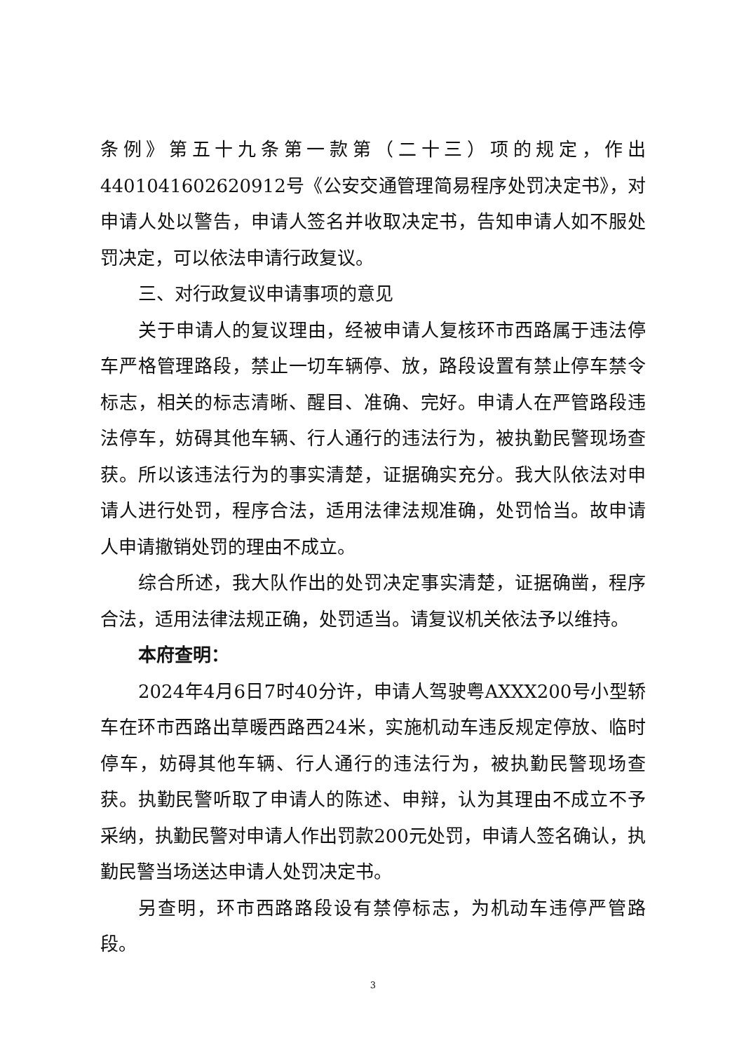条例》第五十九条第一款第（二十三）项的规定，作出4401041602620912号《公安交通管理简易程序处罚决定书》，对申请人处以警告，申请人签名并收取决定书，告知申请人如不服处罚决定，可以依法申请行政复议。
三、对行政复议申请事项的意见
关于申请人的复议理由，经被申请人复核环市西路属于违法停车严格管理路段，禁止一切车辆停、放，路段设置有禁止停车禁令标志，相关的标志清晰、醒目、准确、完好。申请人在严管路段违法停车，妨碍其他车辆、行人通行的违法行为，被执勤民警现场查获。所以该违法行为的事实清楚，证据确实充分。我大队依法对申请人进行处罚，程序合法，适用法律法规准确，处罚恰当。故申请人申请撤销处罚的理由不成立。
综合所述，我大队作出的处罚决定事实清楚，证据确凿，程序合法，适用法律法规正确，处罚适当。请复议机关依法予以维持。
本府查明：
2024年4月6日7时40分许，申请人驾驶粤AXXX200号小型轿车在环市西路出草暖西路西24米，实施机动车违反规定停放、临时停车，妨碍其他车辆、行人通行的违法行为，被执勤民警现场查获。执勤民警听取了申请人的陈述、申辩，认为其理由不成立不予采纳，执勤民警对申请人作出罚款200元处罚，申请人签名确认，执勤民警当场送达申请人处罚决定书。
另查明，环市西路路段设有禁停标志，为机动车违停严管路段。
3